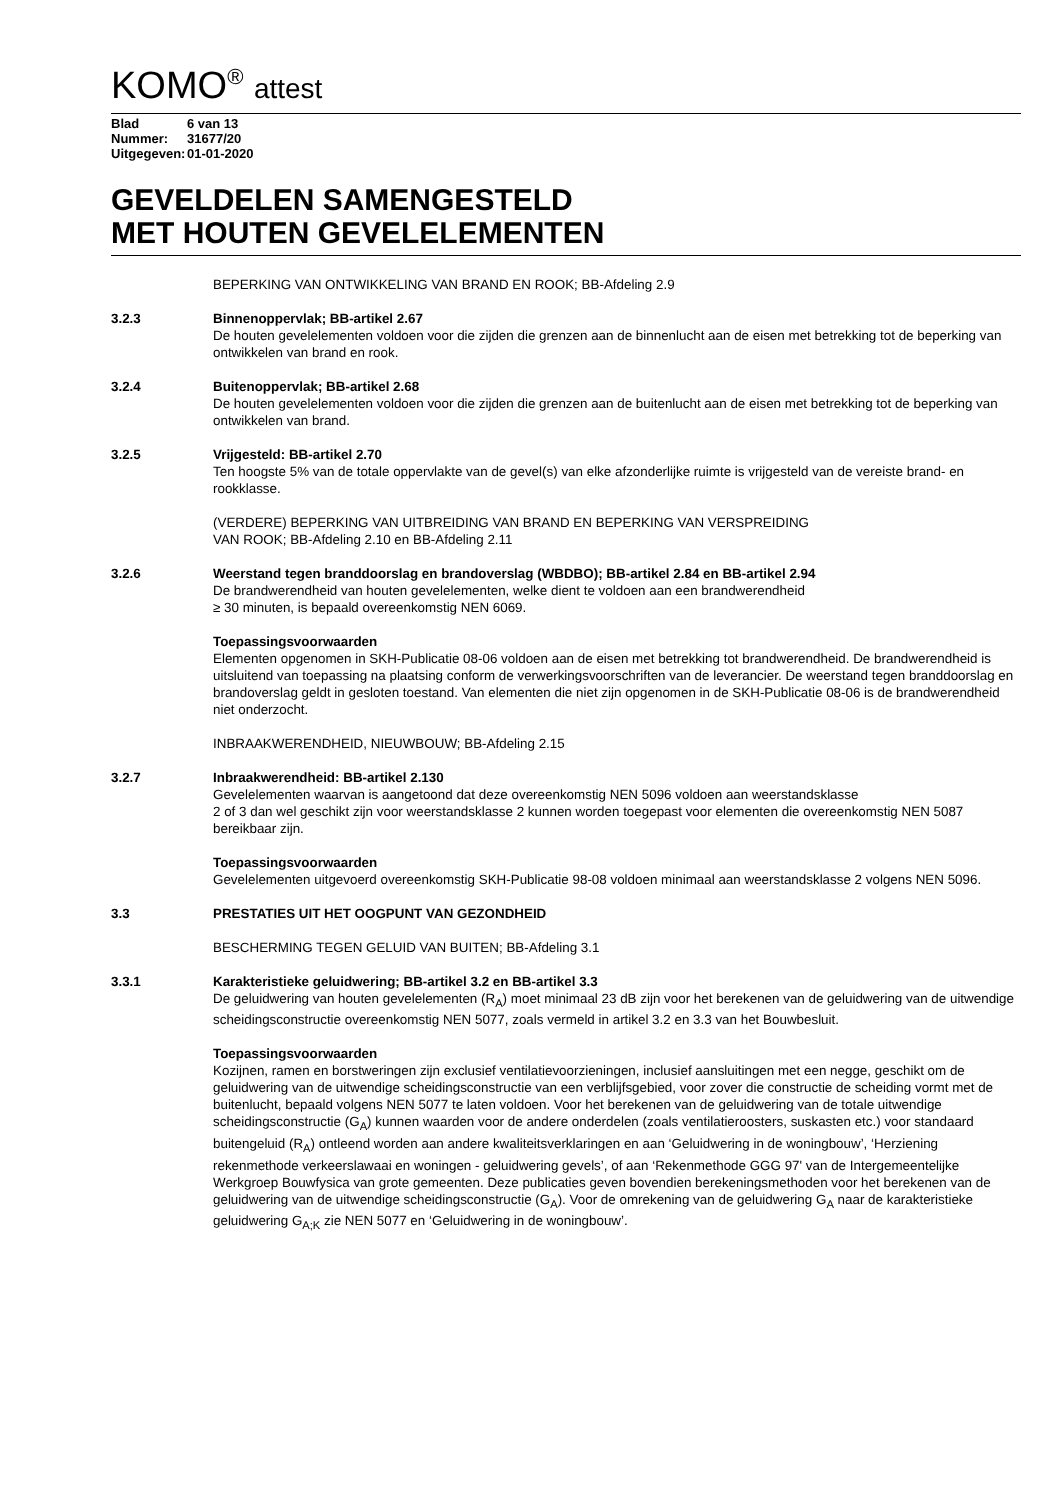KOMO<sup>®</sup> attest
Blad 6 van 13
Nummer: 31677/20
Uitgegeven: 01-01-2020
GEVELDELEN SAMENGESTELD
MET HOUTEN GEVELELEMENTEN
BEPERKING VAN ONTWIKKELING VAN BRAND EN ROOK; BB-Afdeling 2.9
3.2.3 Binnenoppervlak; BB-artikel 2.67
De houten gevelelementen voldoen voor die zijden die grenzen aan de binnenlucht aan de eisen met betrekking tot de beperking van ontwikkelen van brand en rook.
3.2.4 Buitenoppervlak; BB-artikel 2.68
De houten gevelelementen voldoen voor die zijden die grenzen aan de buitenlucht aan de eisen met betrekking tot de beperking van ontwikkelen van brand.
3.2.5 Vrijgesteld: BB-artikel 2.70
Ten hoogste 5% van de totale oppervlakte van de gevel(s) van elke afzonderlijke ruimte is vrijgesteld van de vereiste brand- en rookklasse.
(VERDERE) BEPERKING VAN UITBREIDING VAN BRAND EN BEPERKING VAN VERSPREIDING
VAN ROOK; BB-Afdeling 2.10 en BB-Afdeling 2.11
3.2.6 Weerstand tegen branddoorslag en brandoverslag (WBDBO); BB-artikel 2.84 en BB-artikel 2.94
De brandwerendheid van houten gevelelementen, welke dient te voldoen aan een brandwerendheid
≥ 30 minuten, is bepaald overeenkomstig NEN 6069.
Toepassingsvoorwaarden
Elementen opgenomen in SKH-Publicatie 08-06 voldoen aan de eisen met betrekking tot brandwerendheid. De brandwerendheid is uitsluitend van toepassing na plaatsing conform de verwerkingsvoorschriften van de leverancier. De weerstand tegen branddoorslag en brandoverslag geldt in gesloten toestand. Van elementen die niet zijn opgenomen in de SKH-Publicatie 08-06 is de brandwerendheid niet onderzocht.
INBRAAKWERENDHEID, NIEUWBOUW; BB-Afdeling 2.15
3.2.7 Inbraakwerendheid: BB-artikel 2.130
Gevelelementen waarvan is aangetoond dat deze overeenkomstig NEN 5096 voldoen aan weerstandsklasse
2 of 3 dan wel geschikt zijn voor weerstandsklasse 2 kunnen worden toegepast voor elementen die overeenkomstig NEN 5087 bereikbaar zijn.
Toepassingsvoorwaarden
Gevelelementen uitgevoerd overeenkomstig SKH-Publicatie 98-08 voldoen minimaal aan weerstandsklasse 2 volgens NEN 5096.
3.3 PRESTATIES UIT HET OOGPUNT VAN GEZONDHEID
BESCHERMING TEGEN GELUID VAN BUITEN; BB-Afdeling 3.1
3.3.1 Karakteristieke geluidwering; BB-artikel 3.2 en BB-artikel 3.3
De geluidwering van houten gevelelementen (R<sub>A</sub>) moet minimaal 23 dB zijn voor het berekenen van de geluidwering van de uitwendige scheidingsconstructie overeenkomstig NEN 5077, zoals vermeld in artikel 3.2 en 3.3 van het Bouwbesluit.
Toepassingsvoorwaarden
Kozijnen, ramen en borstweringen zijn exclusief ventilatievoorzieningen, inclusief aansluitingen met een negge, geschikt om de geluidwering van de uitwendige scheidingsconstructie van een verblijfsgebied, voor zover die constructie de scheiding vormt met de buitenlucht, bepaald volgens NEN 5077 te laten voldoen. Voor het berekenen van de geluidwering van de totale uitwendige scheidingsconstructie (G<sub>A</sub>) kunnen waarden voor de andere onderdelen (zoals ventilatieroosters, suskasten etc.) voor standaard buitengeluid (R<sub>A</sub>) ontleend worden aan andere kwaliteitsverklaringen en aan ‘Geluidwering in de woningbouw’, ‘Herziening rekenmethode verkeerslawaai en woningen - geluidwering gevels’, of aan ‘Rekenmethode GGG 97' van de Intergemeentelijke Werkgroep Bouwfysica van grote gemeenten. Deze publicaties geven bovendien berekeningsmethoden voor het berekenen van de geluidwering van de uitwendige scheidingsconstructie (G<sub>A</sub>). Voor de omrekening van de geluidwering G<sub>A</sub> naar de karakteristieke geluidwering G<sub>A;K</sub> zie NEN 5077 en ‘Geluidwering in de woningbouw’.